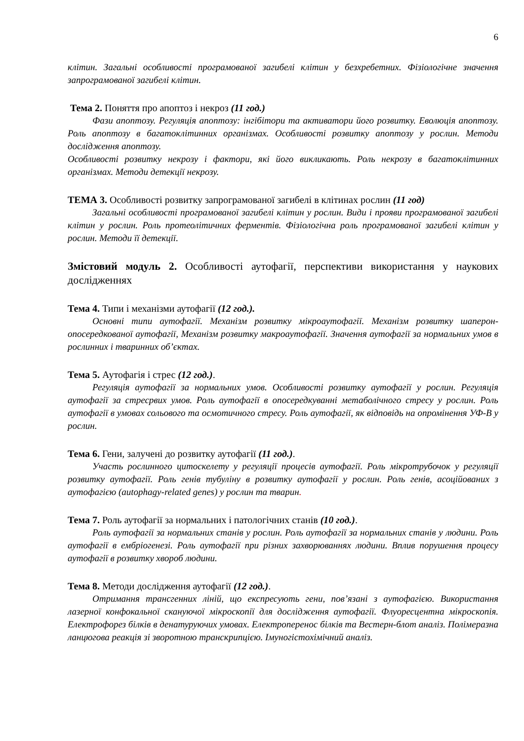6
клітин. Загальні особливості програмованої загибелі клітин у безхребетних. Фізіологічне значення запрограмованої загибелі клітин.
Тема 2. Поняття про апоптоз і некроз (11 год.)
Фази апоптозу. Регуляція апоптозу: інгібітори та активатори його розвитку. Еволюція апоптозу. Роль апоптозу в багатоклітинних організмах. Особливості розвитку апоптозу у рослин. Методи дослідження апоптозу.
Особливості розвитку некрозу і фактори, які його викликають. Роль некрозу в багатоклітинних організмах. Методи детекції некрозу.
ТЕМА 3. Особливості розвитку запрограмованої загибелі в клітинах рослин (11 год)
Загальні особливості програмованої загибелі клітин у рослин. Види і прояви програмованої загибелі клітин у рослин. Роль протеолітичних ферментів. Фізіологічна роль програмованої загибелі клітин у рослин. Методи її детекції.
Змістовий модуль 2. Особливості аутофагії, перспективи використання у наукових дослідженнях
Тема 4. Типи і механізми аутофагії (12 год.).
Основні типи аутофагії. Механізм розвитку мікроаутофагії. Механізм розвитку шаперон-опосередкованої аутофагії, Механізм розвитку макроаутофагії. Значення аутофагії за нормальних умов в рослинних і тваринних об’єктах.
Тема 5. Аутофагія і стрес (12 год.).
Регуляція аутофагії за нормальних умов. Особливості розвитку аутофагії у рослин. Регуляція аутофагії за стресрвих умов. Роль аутофагії в опосередкуванні метаболічного стресу у рослин. Роль аутофагії в умовах сольового та осмотичного стресу. Роль аутофагії, як відповідь на опромінення УФ-В у рослин.
Тема 6. Гени, залучені до розвитку аутофагії (11 год.).
Участь рослинного цитоскелету у регуляції процесів аутофагії. Роль мікротрубочок у регуляції розвитку аутофагії. Роль генів тубуліну в розвитку аутофагії у рослин. Роль генів, асоційованих з аутофагією (autophagy-related genes) у рослин та тварин.
Тема 7. Роль аутофагії за нормальних і патологічних станів (10 год.).
Роль аутофагії за нормальних станів у рослин. Роль аутофагії за нормальних станів у людини. Роль аутофагії в ембріогенезі. Роль аутофагії при різних захворюваннях людини. Вплив порушення процесу аутофагії в розвитку хвороб людини.
Тема 8. Методи дослідження аутофагії (12 год.).
Отримання трансгенних ліній, що експресують гени, пов’язані з аутофагією. Використання лазерної конфокальної скануючої мікроскопії для дослідження аутофагії. Флуоресцентна мікроскопія. Електрофорез білків в денатуруючих умовах. Електроперенос білків та Вестерн-блот аналіз. Полімеразна ланцюгова реакція зі зворотною транскрипцією. Імуногістохімічний аналіз.